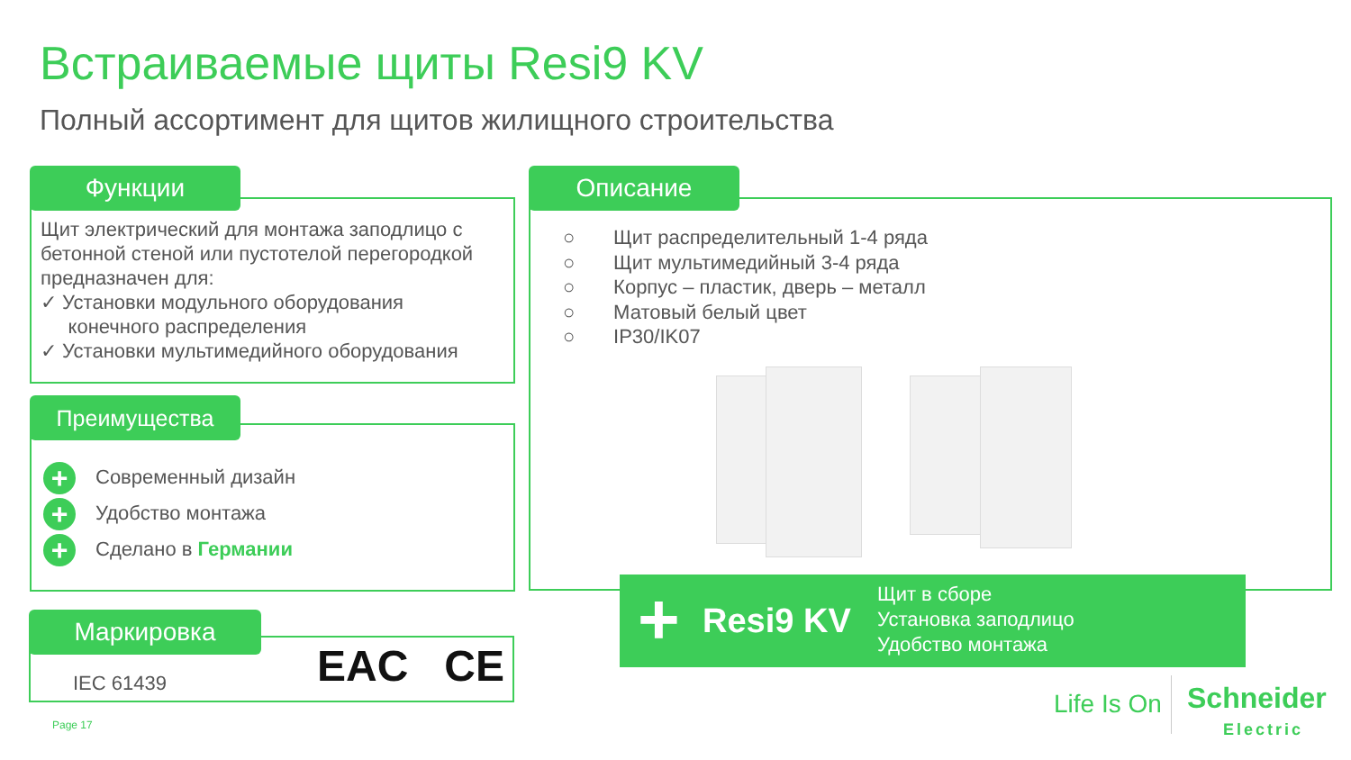Встраиваемые щиты Resi9 KV
Полный ассортимент для щитов жилищного строительства
Функции
Щит электрический для монтажа заподлицо с бетонной стеной или пустотелой перегородкой предназначен для:
✓ Установки модульного оборудования
конечного распределения
✓ Установки мультимедийного оборудования
Преимущества
+ Современный дизайн
+ Удобство монтажа
+ Сделано в Германии
Маркировка
IEC 61439 EAC CE
Описание
○ Щит распределительный 1-4 ряда
○ Щит мультимедийный 3-4 ряда
○ Корпус – пластик, дверь – металл
○ Матовый белый цвет
○ IP30/IK07
+ Resi9 KV
Щит в сборе
Установка заподлицо
Удобство монтажа
Page 17
Life Is On
Schneider
Electric